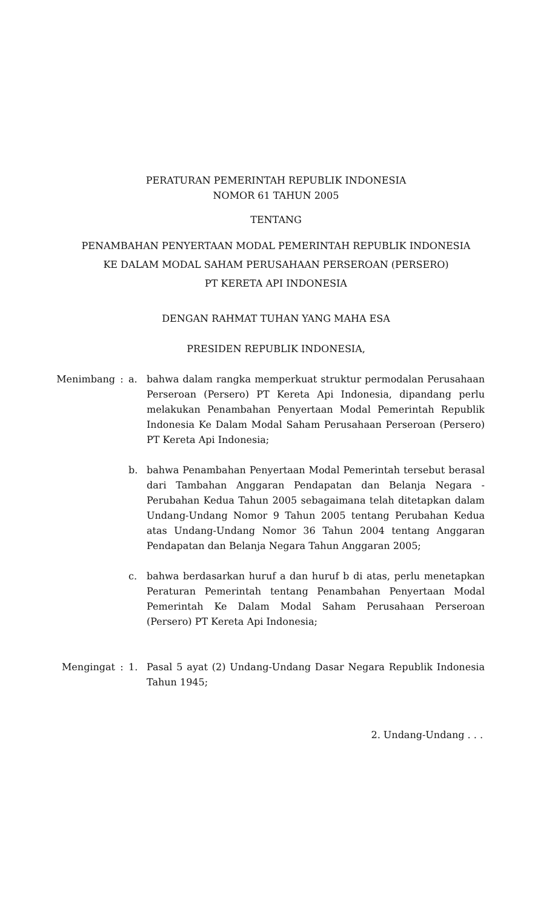PERATURAN PEMERINTAH REPUBLIK INDONESIA
NOMOR 61 TAHUN 2005
TENTANG
PENAMBAHAN PENYERTAAN MODAL PEMERINTAH REPUBLIK INDONESIA
KE DALAM MODAL SAHAM PERUSAHAAN PERSEROAN (PERSERO)
PT KERETA API INDONESIA
DENGAN RAHMAT TUHAN YANG MAHA ESA
PRESIDEN REPUBLIK INDONESIA,
| Menimbang | : | a. | bahwa dalam rangka memperkuat struktur permodalan Perusahaan Perseroan (Persero) PT Kereta Api Indonesia, dipandang perlu melakukan Penambahan Penyertaan Modal Pemerintah Republik Indonesia Ke Dalam Modal Saham Perusahaan Perseroan (Persero) PT Kereta Api Indonesia; |
| | | b. | bahwa Penambahan Penyertaan Modal Pemerintah tersebut berasal dari Tambahan Anggaran Pendapatan dan Belanja Negara - Perubahan Kedua Tahun 2005 sebagaimana telah ditetapkan dalam Undang-Undang Nomor 9 Tahun 2005 tentang Perubahan Kedua atas Undang-Undang Nomor 36 Tahun 2004 tentang Anggaran Pendapatan dan Belanja Negara Tahun Anggaran 2005; |
| | | c. | bahwa berdasarkan huruf a dan huruf b di atas, perlu menetapkan Peraturan Pemerintah tentang Penambahan Penyertaan Modal Pemerintah Ke Dalam Modal Saham Perusahaan Perseroan (Persero) PT Kereta Api Indonesia; |
| Mengingat | : | 1. | Pasal 5 ayat (2) Undang-Undang Dasar Negara Republik Indonesia Tahun 1945; |
2. Undang-Undang . . .